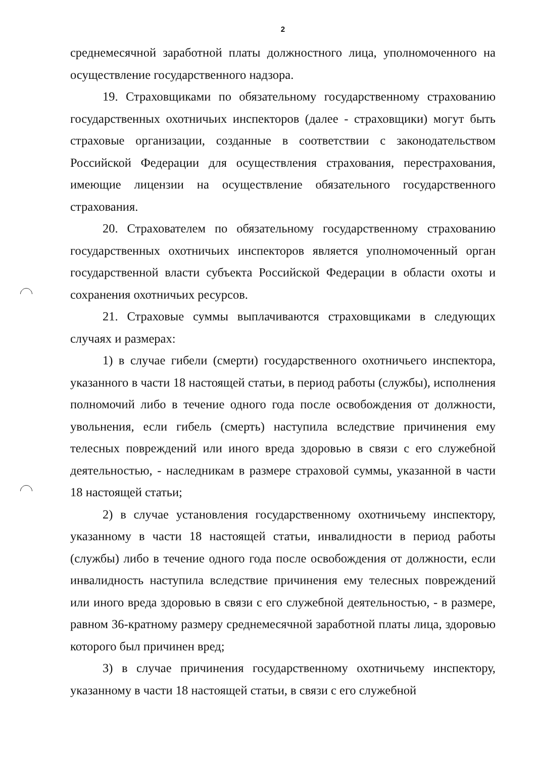2
среднемесячной заработной платы должностного лица, уполномоченного на осуществление государственного надзора.
19. Страховщиками по обязательному государственному страхованию государственных охотничьих инспекторов (далее - страховщики) могут быть страховые организации, созданные в соответствии с законодательством Российской Федерации для осуществления страхования, перестрахования, имеющие лицензии на осуществление обязательного государственного страхования.
20. Страхователем по обязательному государственному страхованию государственных охотничьих инспекторов является уполномоченный орган государственной власти субъекта Российской Федерации в области охоты и сохранения охотничьих ресурсов.
21. Страховые суммы выплачиваются страховщиками в следующих случаях и размерах:
1) в случае гибели (смерти) государственного охотничьего инспектора, указанного в части 18 настоящей статьи, в период работы (службы), исполнения полномочий либо в течение одного года после освобождения от должности, увольнения, если гибель (смерть) наступила вследствие причинения ему телесных повреждений или иного вреда здоровью в связи с его служебной деятельностью, - наследникам в размере страховой суммы, указанной в части 18 настоящей статьи;
2) в случае установления государственному охотничьему инспектору, указанному в части 18 настоящей статьи, инвалидности в период работы (службы) либо в течение одного года после освобождения от должности, если инвалидность наступила вследствие причинения ему телесных повреждений или иного вреда здоровью в связи с его служебной деятельностью, - в размере, равном 36-кратному размеру среднемесячной заработной платы лица, здоровью которого был причинен вред;
3) в случае причинения государственному охотничьему инспектору, указанному в части 18 настоящей статьи, в связи с его служебной